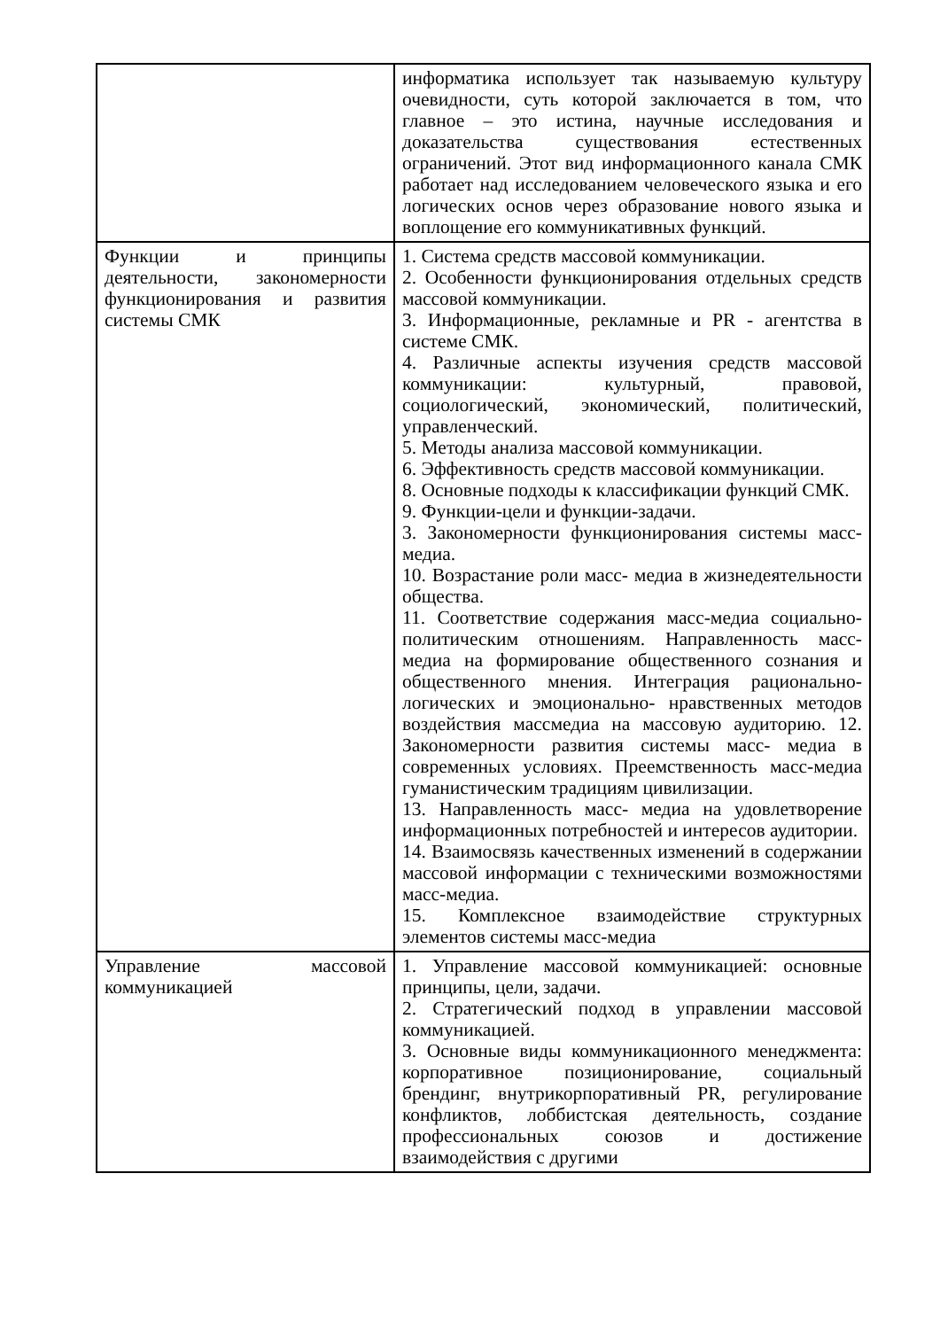| | информатика использует так называемую культуру очевидности, суть которой заключается в том, что главное – это истина, научные исследования и доказательства существования естественных ограничений. Этот вид информационного канала СМК работает над исследованием человеческого языка и его логических основ через образование нового языка и воплощение его коммуникативных функций. |
| Функции и принципы деятельности, закономерности функционирования и развития системы СМК | 1. Система средств массовой коммуникации. 2. Особенности функционирования отдельных средств массовой коммуникации. 3. Информационные, рекламные и PR - агентства в системе СМК. 4. Различные аспекты изучения средств массовой коммуникации: культурный, правовой, социологический, экономический, политический, управленческий. 5. Методы анализа массовой коммуникации. 6. Эффективность средств массовой коммуникации. 8. Основные подходы к классификации функций СМК. 9. Функции-цели и функции-задачи. 3. Закономерности функционирования системы масс-медиа. 10. Возрастание роли масс- медиа в жизнедеятельности общества. 11. Соответствие содержания масс-медиа социально-политическим отношениям. Направленность масс-медиа на формирование общественного сознания и общественного мнения. Интеграция рационально-логических и эмоционально- нравственных методов воздействия массмедиа на массовую аудиторию. 12. Закономерности развития системы масс- медиа в современных условиях. Преемственность масс-медиа гуманистическим традициям цивилизации. 13. Направленность масс- медиа на удовлетворение информационных потребностей и интересов аудитории. 14. Взаимосвязь качественных изменений в содержании массовой информации с техническими возможностями масс-медиа. 15. Комплексное взаимодействие структурных элементов системы масс-медиа |
| Управление массовой коммуникацией | 1. Управление массовой коммуникацией: основные принципы, цели, задачи. 2. Стратегический подход в управлении массовой коммуникацией. 3. Основные виды коммуникационного менеджмента: корпоративное позиционирование, социальный брендинг, внутрикорпоративный PR, регулирование конфликтов, лоббистская деятельность, создание профессиональных союзов и достижение взаимодействия с другими |